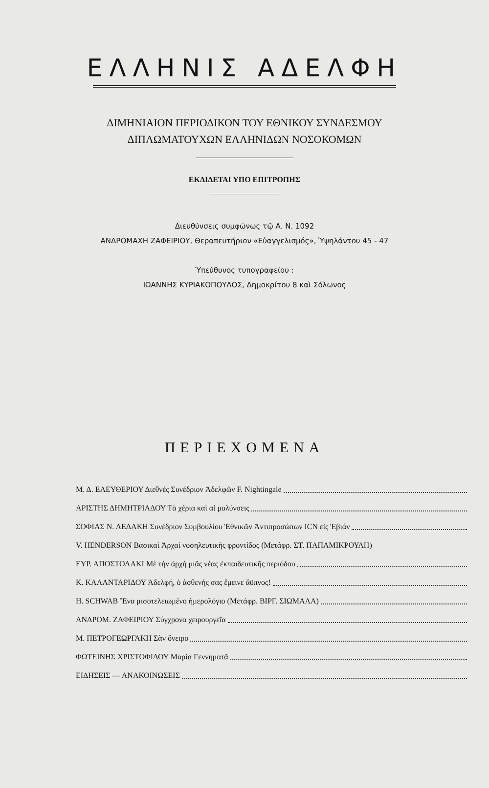ΕΛΛΗΝΙΣ ΑΔΕΛΦΗ
ΔΙΜΗΝΙΑΙΟΝ ΠΕΡΙΟΔΙΚΟΝ ΤΟΥ ΕΘΝΙΚΟΥ ΣΥΝΔΕΣΜΟΥ
ΔΙΠΛΩΜΑΤΟΥΧΩΝ ΕΛΛΗΝΙΔΩΝ ΝΟΣΟΚΟΜΩΝ
ΕΚΔΙΔΕΤΑΙ ΥΠΟ ΕΠΙΤΡΟΠΗΣ
Διευθύνσεις συμφώνως τῷ Α. Ν. 1092
ΑΝΔΡΟΜΑΧΗ ΖΑΦΕΙΡΙΟΥ, Θεραπευτήριον «Εὐαγγελισμός», Ὑψηλάντου 45 - 47
Ὑπεύθυνος τυπογραφείου :
ΙΩΑΝΝΗΣ ΚΥΡΙΑΚΟΠΟΥΛΟΣ, Δημοκρίτου 8 καὶ Σόλωνος
ΠΕΡΙΕΧΟΜΕΝΑ
Μ. Δ. ΕΛΕΥΘΕΡΙΟΥ Διεθνὲς Συνέδριον Ἀδελφῶν F. Nightingale
ΑΡΙΣΤΗΣ ΔΗΜΗΤΡΙΑΔΟΥ Τὰ χέρια καὶ αἱ μολύνσεις
ΣΟΦΙΑΣ Ν. ΛΕΔΑΚΗ Συνέδριον Συμβουλίου Ἐθνικῶν Ἀντιπροσώπων ICN εἰς Ἐβιάν
V. HENDERSON Βασικαὶ Ἀρχαὶ νοσηλευτικῆς φροντίδος (Μετάφρ. ΣΤ. ΠΑΠΑΜΙΚΡΟΥΛΗ)
ΕΥΡ. ΑΠΟΣΤΟΛΑΚΙ Μὲ τὴν ἀρχὴ μιᾶς νέας ἐκπαιδευτικῆς περιόδου
Κ. ΚΑΛΑΝΤΑΡΙΔΟΥ Ἀδελφή, ὁ ἀσθενής σας ἔμεινε ἄϋπνος!
H. SCHWAB Ἕνα μισοτελειωμένο ἡμερολόγιο (Μετάφρ. ΒΙΡΓ. ΣΙΩΜΑΛΑ)
ΑΝΔΡΟΜ. ΖΑΦΕΙΡΙΟΥ Σύγχρονα χειρουργεῖα
Μ. ΠΕΤΡΟΓΕΩΡΓΑΚΗ Σὰν ὄνειρο
ΦΩΤΕΙΝΗΣ ΧΡΙΣΤΟΦΙΔΟΥ Μαρία Γεννηματᾶ
ΕΙΔΗΣΕΙΣ — ΑΝΑΚΟΙΝΩΣΕΙΣ